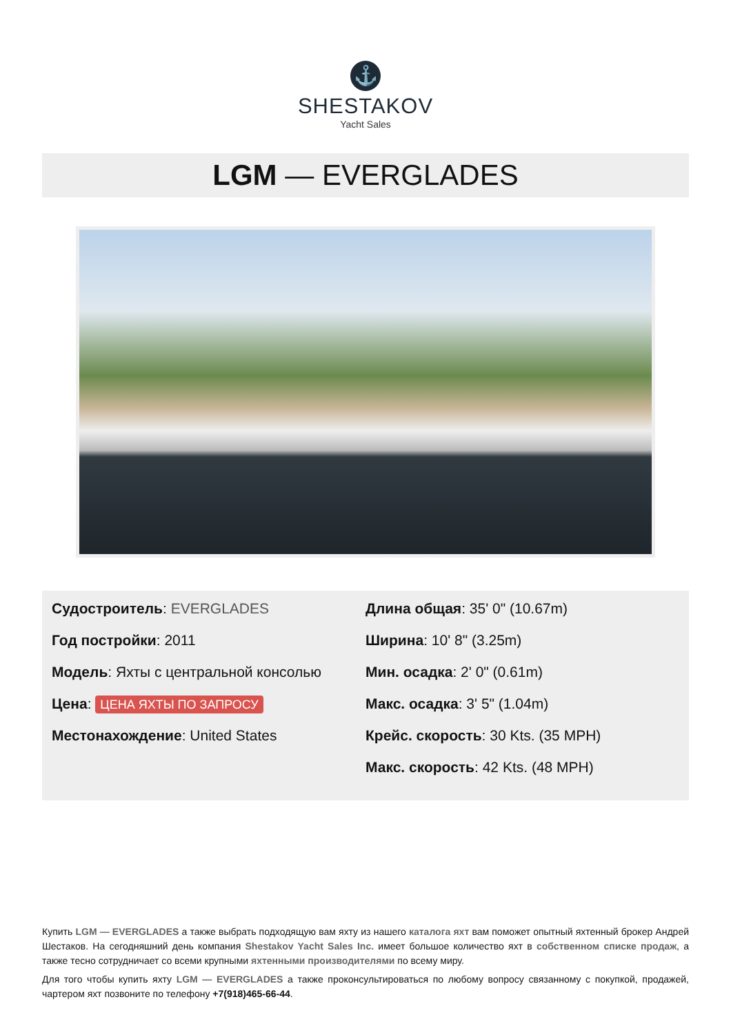⚓
SHESTAKOV
Yacht Sales
LGM — EVERGLADES
Судостроитель: EVERGLADES
Год постройки: 2011
Модель: Яхты с центральной консолью
Цена: ЦЕНА ЯХТЫ ПО ЗАПРОСУ
Местонахождение: United States
Длина общая: 35' 0" (10.67m)
Ширина: 10' 8" (3.25m)
Мин. осадка: 2' 0" (0.61m)
Макс. осадка: 3' 5" (1.04m)
Крейс. скорость: 30 Kts. (35 MPH)
Макс. скорость: 42 Kts. (48 MPH)
Купить LGM — EVERGLADES а также выбрать подходящую вам яхту из нашего каталога яхт вам поможет опытный яхтенный брокер Андрей Шестаков. На сегодняшний день компания Shestakov Yacht Sales Inc. имеет большое количество яхт в собственном списке продаж, а также тесно сотрудничает со всеми крупными яхтенными производителями по всему миру.
Для того чтобы купить яхту LGM — EVERGLADES а также проконсультироваться по любому вопросу связанному с покупкой, продажей, чартером яхт позвоните по телефону +7(918)465-66-44.